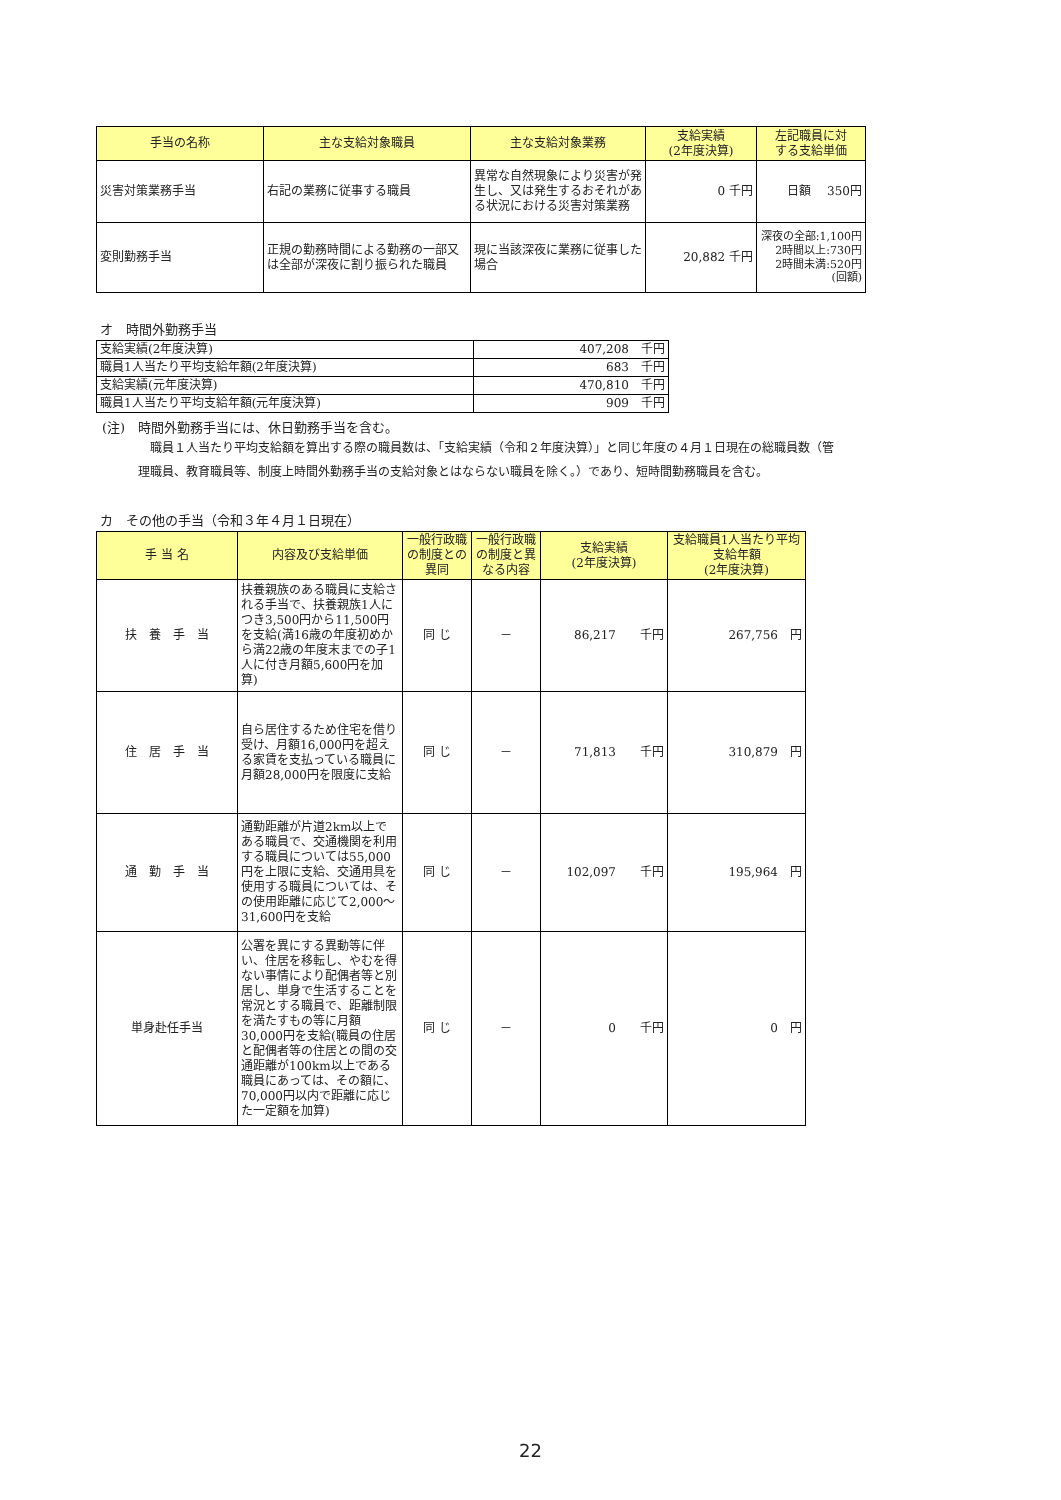| 手当の名称 | 主な支給対象職員 | 主な支給対象業務 | 支給実績 (2年度決算) | 左記職員に対 する支給単価 |
| --- | --- | --- | --- | --- |
| 災害対策業務手当 | 右記の業務に従事する職員 | 異常な自然現象により災害が発生し、又は発生するおそれがある状況における災害対策業務 | 0 千円 | 日額 350円 |
| 変則勤務手当 | 正規の勤務時間による勤務の一部又は全部が深夜に割り振られた職員 | 現に当該深夜に業務に従事した場合 | 20,882 千円 | 深夜の全部:1,100円 2時間以上:730円 2時間未満:520円 (回額) |
オ　時間外勤務手当
| 支給実績(2年度決算) | 407,208 千円 |
| 職員1人当たり平均支給年額(2年度決算) | 683 千円 |
| 支給実績(元年度決算) | 470,810 千円 |
| 職員1人当たり平均支給年額(元年度決算) | 909 千円 |
(注)　時間外勤務手当には、休日勤務手当を含む。
　職員１人当たり平均支給額を算出する際の職員数は、「支給実績（令和２年度決算）」と同じ年度の４月１日現在の総職員数（管理職員、教育職員等、制度上時間外勤務手当の支給対象とはならない職員を除く。）であり、短時間勤務職員を含む。
カ　その他の手当（令和３年４月１日現在）
| 手 当 名 | 内容及び支給単価 | 一般行政職の制度との異同 | 一般行政職の制度と異なる内容 | 支給実績 (2年度決算) | 支給職員1人当たり平均支給年額 (2年度決算) |
| --- | --- | --- | --- | --- | --- |
| 扶 養 手 当 | 扶養親族のある職員に支給される手当で、扶養親族1人につき3,500円から11,500円を支給(満16歳の年度初めから満22歳の年度末までの子1人に付き月額5,600円を加算) | 同 じ | － | 86,217 千円 | 267,756 円 |
| 住 居 手 当 | 自ら居住するため住宅を借り受け、月額16,000円を超える家賃を支払っている職員に月額28,000円を限度に支給 | 同 じ | － | 71,813 千円 | 310,879 円 |
| 通 勤 手 当 | 通勤距離が片道2km以上である職員で、交通機関を利用する職員については55,000円を上限に支給、交通用具を使用する職員については、その使用距離に応じて2,000～31,600円を支給 | 同 じ | － | 102,097 千円 | 195,964 円 |
| 単身赴任手当 | 公署を異にする異動等に伴い、住居を移転し、やむを得ない事情により配偶者等と別居し、単身で生活することを常況とする職員で、距離制限を満たすもの等に月額30,000円を支給(職員の住居と配偶者等の住居との間の交通距離が100km以上である職員にあっては、その額に、70,000円以内で距離に応じた一定額を加算) | 同 じ | － | 0 千円 | 0 円 |
22